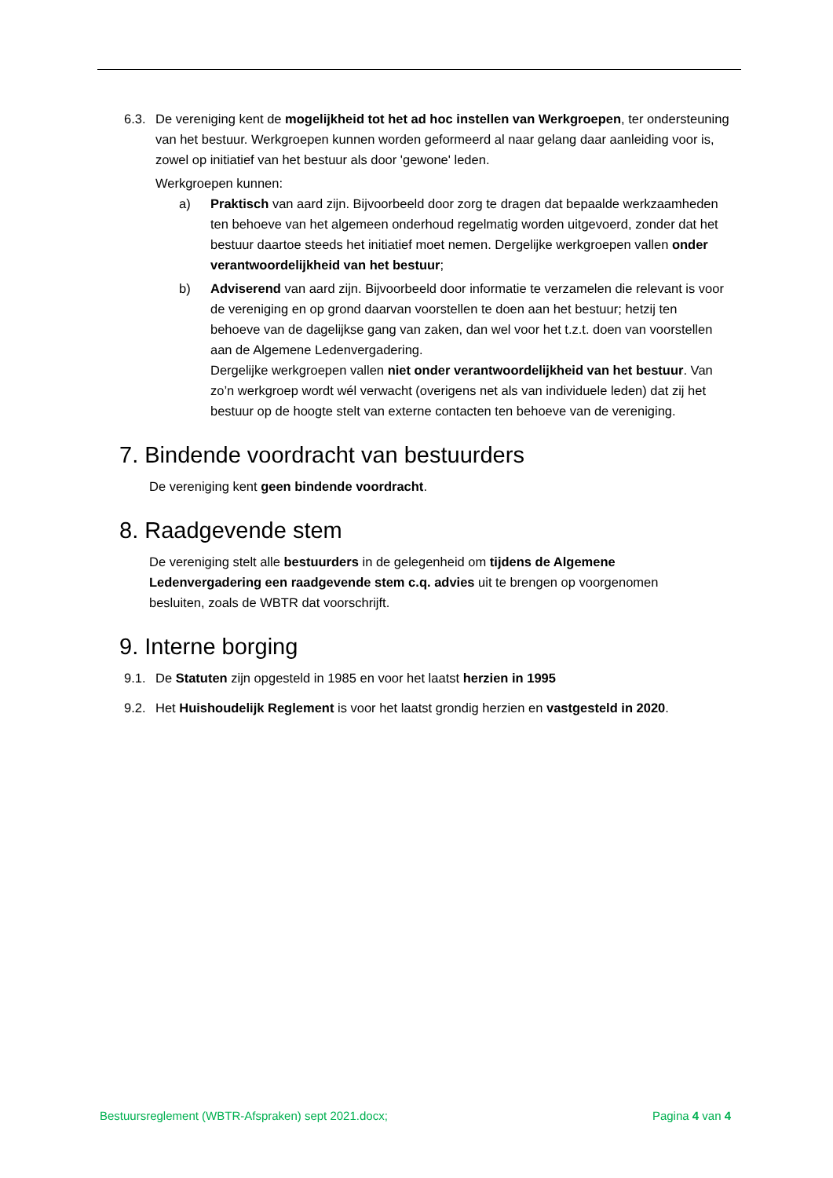6.3. De vereniging kent de mogelijkheid tot het ad hoc instellen van Werkgroepen, ter ondersteuning van het bestuur. Werkgroepen kunnen worden geformeerd al naar gelang daar aanleiding voor is, zowel op initiatief van het bestuur als door 'gewone' leden.
Werkgroepen kunnen:
a) Praktisch van aard zijn. Bijvoorbeeld door zorg te dragen dat bepaalde werkzaamheden ten behoeve van het algemeen onderhoud regelmatig worden uitgevoerd, zonder dat het bestuur daartoe steeds het initiatief moet nemen. Dergelijke werkgroepen vallen onder verantwoordelijkheid van het bestuur;
b) Adviserend van aard zijn. Bijvoorbeeld door informatie te verzamelen die relevant is voor de vereniging en op grond daarvan voorstellen te doen aan het bestuur; hetzij ten behoeve van de dagelijkse gang van zaken, dan wel voor het t.z.t. doen van voorstellen aan de Algemene Ledenvergadering.
Dergelijke werkgroepen vallen niet onder verantwoordelijkheid van het bestuur. Van zo’n werkgroep wordt wél verwacht (overigens net als van individuele leden) dat zij het bestuur op de hoogte stelt van externe contacten ten behoeve van de vereniging.
7. Bindende voordracht van bestuurders
De vereniging kent geen bindende voordracht.
8. Raadgevende stem
De vereniging stelt alle bestuurders in de gelegenheid om tijdens de Algemene Ledenvergadering een raadgevende stem c.q. advies uit te brengen op voorgenomen besluiten, zoals de WBTR dat voorschrijft.
9. Interne borging
9.1. De Statuten zijn opgesteld in 1985 en voor het laatst herzien in 1995
9.2. Het Huishoudelijk Reglement is voor het laatst grondig herzien en vastgesteld in 2020.
Bestuursreglement (WBTR-Afspraken) sept 2021.docx; Pagina 4 van 4